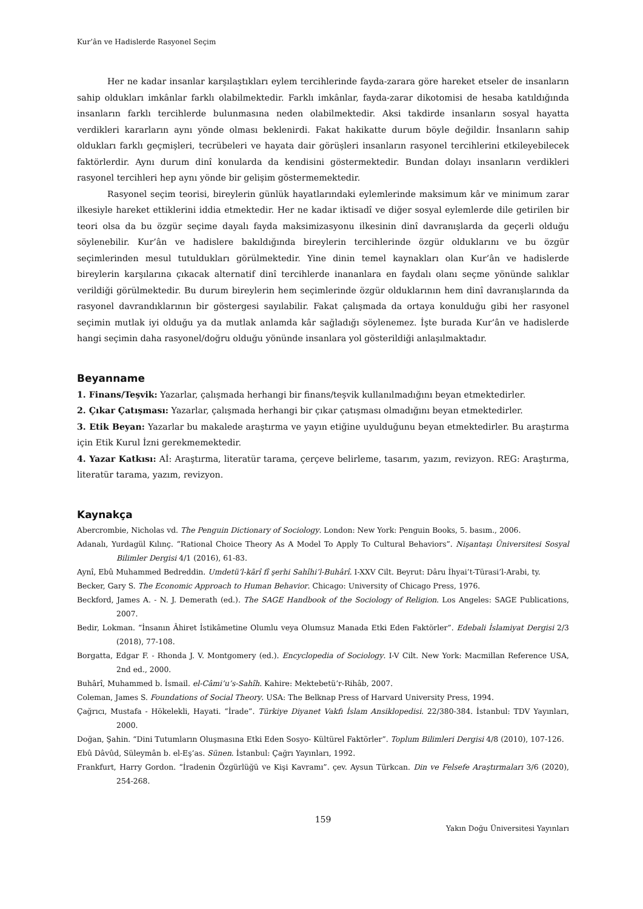Kur’ân ve Hadislerde Rasyonel Seçim
Her ne kadar insanlar karşılaştıkları eylem tercihlerinde fayda-zarara göre hareket etseler de insanların sahip oldukları imkânlar farklı olabilmektedir. Farklı imkânlar, fayda-zarar dikotomisi de hesaba katıldığında insanların farklı tercihlerde bulunmasına neden olabilmektedir. Aksi takdirde insanların sosyal hayatta verdikleri kararların aynı yönde olması beklenirdi. Fakat hakikatte durum böyle değildir. İnsanların sahip oldukları farklı geçmişleri, tecrübeleri ve hayata dair görüşleri insanların rasyonel tercihlerini etkileyebilecek faktörlerdir. Aynı durum dinî konularda da kendisini göstermektedir. Bundan dolayı insanların verdikleri rasyonel tercihleri hep aynı yönde bir gelişim göstermemektedir.
Rasyonel seçim teorisi, bireylerin günlük hayatlarındaki eylemlerinde maksimum kâr ve minimum zarar ilkesiyle hareket ettiklerini iddia etmektedir. Her ne kadar iktisadî ve diğer sosyal eylemlerde dile getirilen bir teori olsa da bu özgür seçime dayalı fayda maksimizasyonu ilkesinin dinî davranışlarda da geçerli olduğu söylenebilir. Kur’ân ve hadislere bakıldığında bireylerin tercihlerinde özgür olduklarını ve bu özgür seçimlerinden mesul tutuldukları görülmektedir. Yine dinin temel kaynakları olan Kur’ân ve hadislerde bireylerin karşılarına çıkacak alternatif dinî tercihlerde inananlara en faydalı olanı seçme yönünde salıklar verildiği görülmektedir. Bu durum bireylerin hem seçimlerinde özgür olduklarının hem dinî davranışlarında da rasyonel davrandıklarının bir göstergesi sayılabilir. Fakat çalışmada da ortaya konulduğu gibi her rasyonel seçimin mutlak iyi olduğu ya da mutlak anlamda kâr sağladığı söylenemez. İşte burada Kur’ân ve hadislerde hangi seçimin daha rasyonel/doğru olduğu yönünde insanlara yol gösterildiği anlaşılmaktadır.
Beyanname
1. Finans/Teşvik: Yazarlar, çalışmada herhangi bir finans/teşvik kullanılmadığını beyan etmektedirler.
2. Çıkar Çatışması: Yazarlar, çalışmada herhangi bir çıkar çatışması olmadığını beyan etmektedirler.
3. Etik Beyan: Yazarlar bu makalede araştırma ve yayın etiğine uyulduğunu beyan etmektedirler. Bu araştırma için Etik Kurul İzni gerekmemektedir.
4. Yazar Katkısı: Aİ: Araştırma, literatür tarama, çerçeve belirleme, tasarım, yazım, revizyon. REG: Araştırma, literatür tarama, yazım, revizyon.
Kaynakça
Abercrombie, Nicholas vd. The Penguin Dictionary of Sociology. London: New York: Penguin Books, 5. basım., 2006.
Adanalı, Yurdagül Kılınç. “Rational Choice Theory As A Model To Apply To Cultural Behaviors”. Nişantaşı Üniversitesi Sosyal Bilimler Dergisi 4/1 (2016), 61-83.
Aynî, Ebû Muhammed Bedreddin. Umdetü’l-kārî fî şerhi Sahîhi’l-Buhârî. I-XXV Cilt. Beyrut: Dâru İhyai’t-Türasi’l-Arabi, ty.
Becker, Gary S. The Economic Approach to Human Behavior. Chicago: University of Chicago Press, 1976.
Beckford, James A. - N. J. Demerath (ed.). The SAGE Handbook of the Sociology of Religion. Los Angeles: SAGE Publications, 2007.
Bedir, Lokman. “İnsanın Âhiret İstikâmetine Olumlu veya Olumsuz Manada Etki Eden Faktörler”. Edebali İslamiyat Dergisi 2/3 (2018), 77-108.
Borgatta, Edgar F. - Rhonda J. V. Montgomery (ed.). Encyclopedia of Sociology. I-V Cilt. New York: Macmillan Reference USA, 2nd ed., 2000.
Buhârî, Muhammed b. İsmail. el-Câmi’u’s-Sahîh. Kahire: Mektebetü’r-Rihâb, 2007.
Coleman, James S. Foundations of Social Theory. USA: The Belknap Press of Harvard University Press, 1994.
Çağrıcı, Mustafa - Hökelekli, Hayati. “İrade”. Türkiye Diyanet Vakfı İslam Ansiklopedisi. 22/380-384. İstanbul: TDV Yayınları, 2000.
Doğan, Şahin. “Dini Tutumların Oluşmasına Etki Eden Sosyo- Kültürel Faktörler”. Toplum Bilimleri Dergisi 4/8 (2010), 107-126.
Ebû Dâvûd, Süleymân b. el-Eş‘as. Sünen. İstanbul: Çağrı Yayınları, 1992.
Frankfurt, Harry Gordon. “İradenin Özgürlüğü ve Kişi Kavramı”. çev. Aysun Türkcan. Din ve Felsefe Araştırmaları 3/6 (2020), 254-268.
159
Yakın Doğu Üniversitesi Yayınları